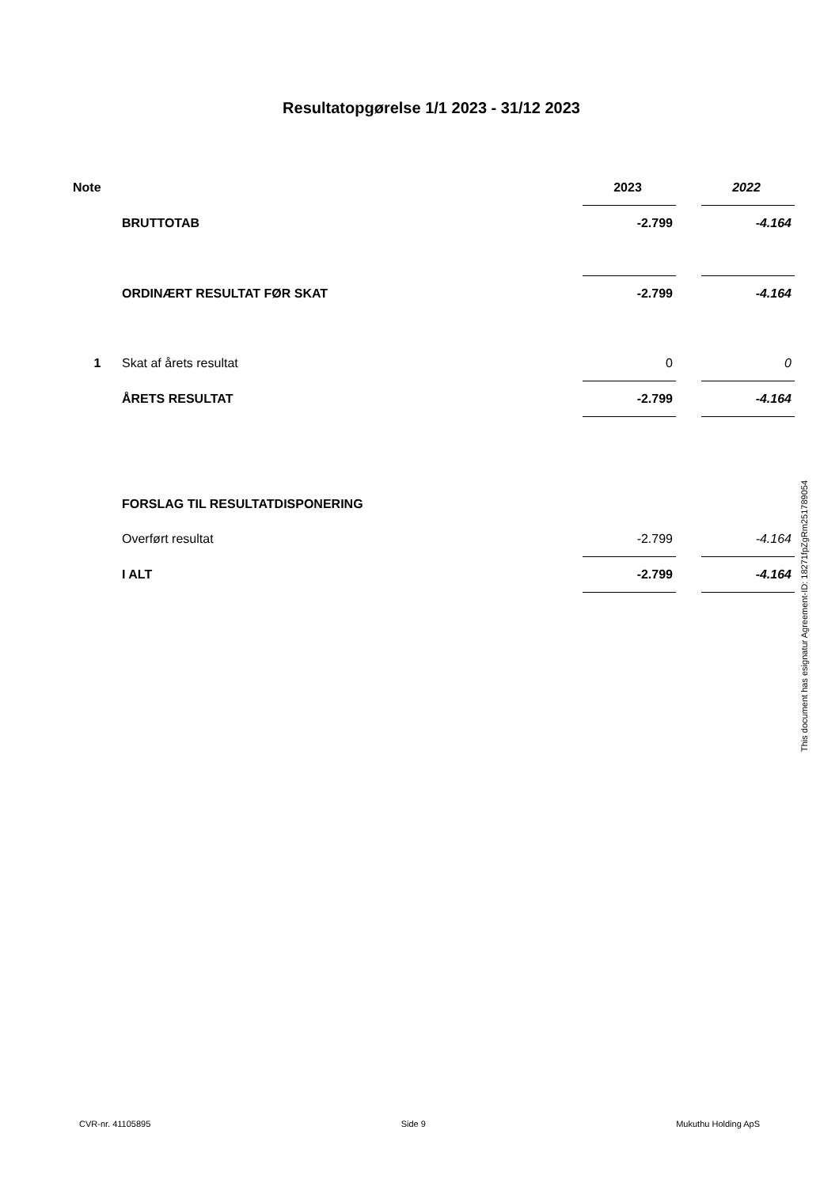Resultatopgørelse 1/1 2023 - 31/12 2023
| Note | | 2023 | | 2022 |
| --- | --- | --- | --- | --- |
| | BRUTTOTAB | -2.799 | | -4.164 |
| | ORDINÆRT RESULTAT FØR SKAT | -2.799 | | -4.164 |
| 1 | Skat af årets resultat | 0 | | 0 |
| | ÅRETS RESULTAT | -2.799 | | -4.164 |
| | FORSLAG TIL RESULTATDISPONERING | | | |
| | Overført resultat | -2.799 | | -4.164 |
| | I ALT | -2.799 | | -4.164 |
This document has esignatur Agreement-ID: 18271fpZgRm251789054
CVR-nr. 41105895 Side 9 Mukuthu Holding ApS